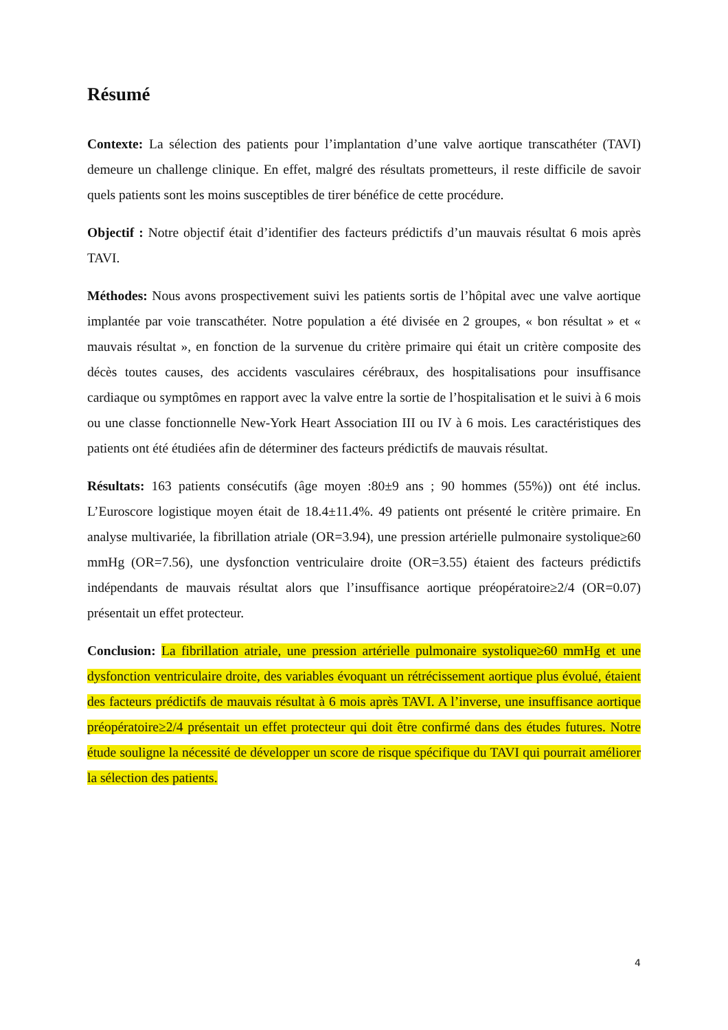Résumé
Contexte: La sélection des patients pour l’implantation d’une valve aortique transcathéter (TAVI) demeure un challenge clinique. En effet, malgré des résultats prometteurs, il reste difficile de savoir quels patients sont les moins susceptibles de tirer bénéfice de cette procédure.
Objectif : Notre objectif était d’identifier des facteurs prédictifs d’un mauvais résultat 6 mois après TAVI.
Méthodes: Nous avons prospectivement suivi les patients sortis de l’hôpital avec une valve aortique implantée par voie transcathéter. Notre population a été divisée en 2 groupes, « bon résultat » et « mauvais résultat », en fonction de la survenue du critère primaire qui était un critère composite des décès toutes causes, des accidents vasculaires cérébraux, des hospitalisations pour insuffisance cardiaque ou symptômes en rapport avec la valve entre la sortie de l’hospitalisation et le suivi à 6 mois ou une classe fonctionnelle New-York Heart Association III ou IV à 6 mois. Les caractéristiques des patients ont été étudiées afin de déterminer des facteurs prédictifs de mauvais résultat.
Résultats: 163 patients consécutifs (âge moyen :80±9 ans ; 90 hommes (55%)) ont été inclus. L’Euroscore logistique moyen était de 18.4±11.4%. 49 patients ont présenté le critère primaire. En analyse multivariée, la fibrillation atriale (OR=3.94), une pression artérielle pulmonaire systolique≥60 mmHg (OR=7.56), une dysfonction ventriculaire droite (OR=3.55) étaient des facteurs prédictifs indépendants de mauvais résultat alors que l’insuffisance aortique préopératoire≥2/4 (OR=0.07) présentait un effet protecteur.
Conclusion: La fibrillation atriale, une pression artérielle pulmonaire systolique≥60 mmHg et une dysfonction ventriculaire droite, des variables évoquant un rétrécissement aortique plus évolué, étaient des facteurs prédictifs de mauvais résultat à 6 mois après TAVI. A l’inverse, une insuffisance aortique préopératoire≥2/4 présentait un effet protecteur qui doit être confirmé dans des études futures. Notre étude souligne la nécessité de développer un score de risque spécifique du TAVI qui pourrait améliorer la sélection des patients.
4